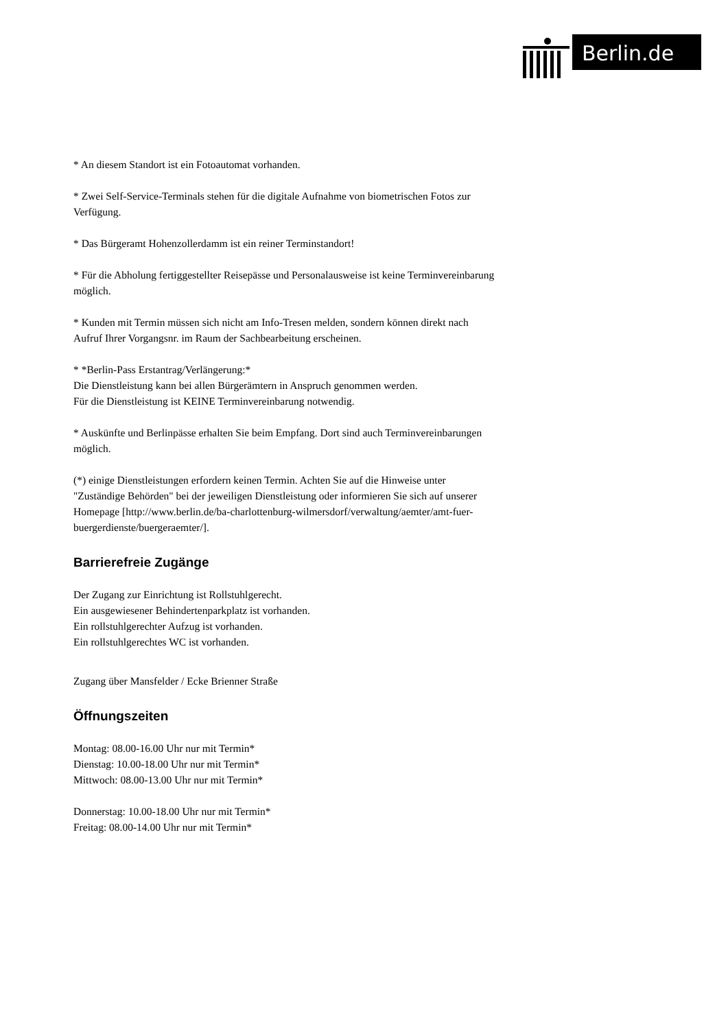Berlin.de
* An diesem Standort ist ein Fotoautomat vorhanden.
* Zwei Self-Service-Terminals stehen für die digitale Aufnahme von biometrischen Fotos zur Verfügung.
* Das Bürgeramt Hohenzollerdamm ist ein reiner Terminstandort!
* Für die Abholung fertiggestellter Reisepässe und Personalausweise ist keine Terminvereinbarung möglich.
* Kunden mit Termin müssen sich nicht am Info-Tresen melden, sondern können direkt nach Aufruf Ihrer Vorgangsnr. im Raum der Sachbearbeitung erscheinen.
* *Berlin-Pass Erstantrag/Verlängerung:*
Die Dienstleistung kann bei allen Bürgerämtern in Anspruch genommen werden.
Für die Dienstleistung ist KEINE Terminvereinbarung notwendig.
* Auskünfte und Berlinpässe erhalten Sie beim Empfang. Dort sind auch Terminvereinbarungen möglich.
(*) einige Dienstleistungen erfordern keinen Termin. Achten Sie auf die Hinweise unter "Zuständige Behörden" bei der jeweiligen Dienstleistung oder informieren Sie sich auf unserer Homepage [http://www.berlin.de/ba-charlottenburg-wilmersdorf/verwaltung/aemter/amt-fuer-buergerdienste/buergeraemter/].
Barrierefreie Zugänge
Der Zugang zur Einrichtung ist Rollstuhlgerecht.
Ein ausgewiesener Behindertenparkplatz ist vorhanden.
Ein rollstuhlgerechter Aufzug ist vorhanden.
Ein rollstuhlgerechtes WC ist vorhanden.
Zugang über Mansfelder / Ecke Brienner Straße
Öffnungszeiten
Montag: 08.00-16.00 Uhr nur mit Termin*
Dienstag: 10.00-18.00 Uhr nur mit Termin*
Mittwoch: 08.00-13.00 Uhr nur mit Termin*
Donnerstag: 10.00-18.00 Uhr nur mit Termin*
Freitag: 08.00-14.00 Uhr nur mit Termin*